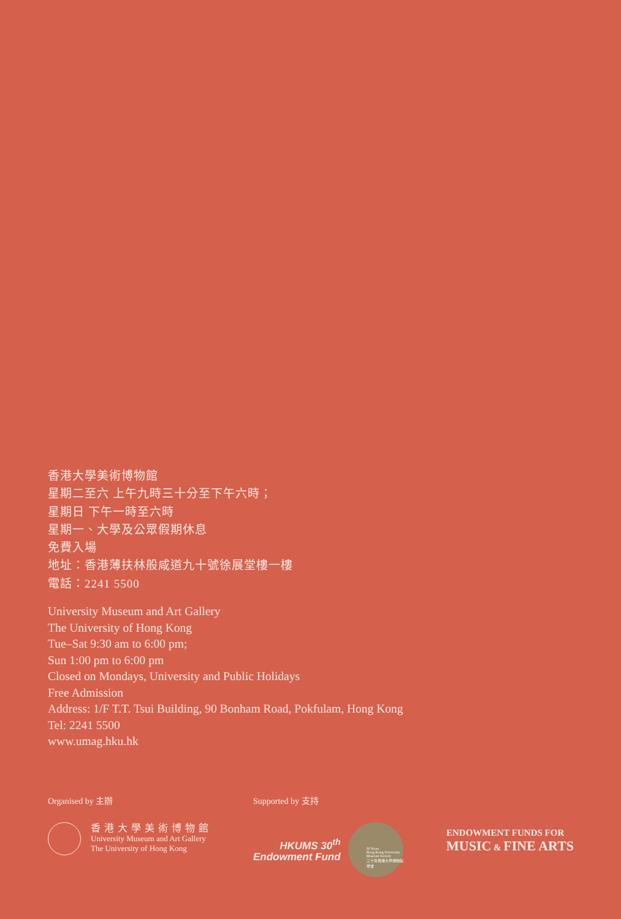香港大學美術博物館
星期二至六 上午九時三十分至下午六時；
星期日 下午一時至六時
星期一、大學及公眾假期休息
免費入場
地址：香港薄扶林般咸道九十號徐展堂樓一樓
電話：2241 5500
University Museum and Art Gallery
The University of Hong Kong
Tue–Sat 9:30 am to 6:00 pm;
Sun 1:00 pm to 6:00 pm
Closed on Mondays, University and Public Holidays
Free Admission
Address: 1/F T.T. Tsui Building, 90 Bonham Road, Pokfulam, Hong Kong
Tel: 2241 5500
www.umag.hku.hk
Organised by 主辦
香港大學美術博物館
University Museum and Art Gallery
The University of Hong Kong
Supported by 支持
HKUMS 30<sup>th</sup>
Endowment Fund
30 Years
Hong Kong University Museum Society
三十年香港大學博物館學會
ENDOWMENT FUNDS FOR
MUSIC & FINE ARTS